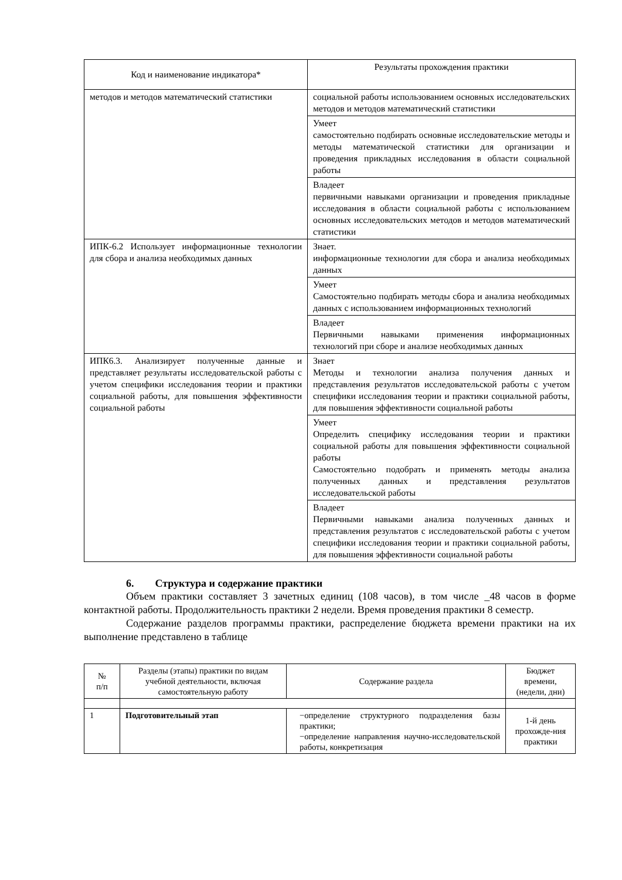| Код и наименование индикатора* | Результаты прохождения практики |
| --- | --- |
| методов и методов математический статистики | социальной работы использованием основных исследовательских методов и методов математический статистики |
| | Умеет самостоятельно подбирать основные исследовательские методы и методы математической статистики для организации и проведения прикладных исследования в области социальной работы |
| | Владеет первичными навыками организации и проведения прикладные исследования в области социальной работы с использованием основных исследовательских методов и методов математический статистики |
| ИПК-6.2 Использует информационные технологии для сбора и анализа необходимых данных | Знает. информационные технологии для сбора и анализа необходимых данных |
| | Умеет Самостоятельно подбирать методы сбора и анализа необходимых данных с использованием информационных технологий |
| | Владеет Первичными навыками применения информационных технологий при сборе и анализе необходимых данных |
| ИПК6.3. Анализирует полученные данные и представляет результаты исследовательской работы с учетом специфики исследования теории и практики социальной работы, для повышения эффективности социальной работы | Знает Методы и технологии анализа получения данных и представления результатов исследовательской работы с учетом специфики исследования теории и практики социальной работы, для повышения эффективности социальной работы |
| | Умеет Определить специфику исследования теории и практики социальной работы для повышения эффективности социальной работы Самостоятельно подобрать и применять методы анализа полученных данных и представления результатов исследовательской работы |
| | Владеет Первичными навыками анализа полученных данных и представления результатов с исследовательской работы с учетом специфики исследования теории и практики социальной работы, для повышения эффективности социальной работы |
6. Структура и содержание практики
Объем практики составляет 3 зачетных единиц (108 часов), в том числе _48 часов в форме контактной работы. Продолжительность практики 2 недели. Время проведения практики 8 семестр.
Содержание разделов программы практики, распределение бюджета времени практики на их выполнение представлено в таблице
| № п/п | Разделы (этапы) практики по видам учебной деятельности, включая самостоятельную работу | Содержание раздела | Бюджет времени, (недели, дни) |
| --- | --- | --- | --- |
| 1 | Подготовительный этап | −определение структурного подразделения базы практики; −определение направления научно-исследовательской работы, конкретизация | 1-й день прохожде-ния практики |